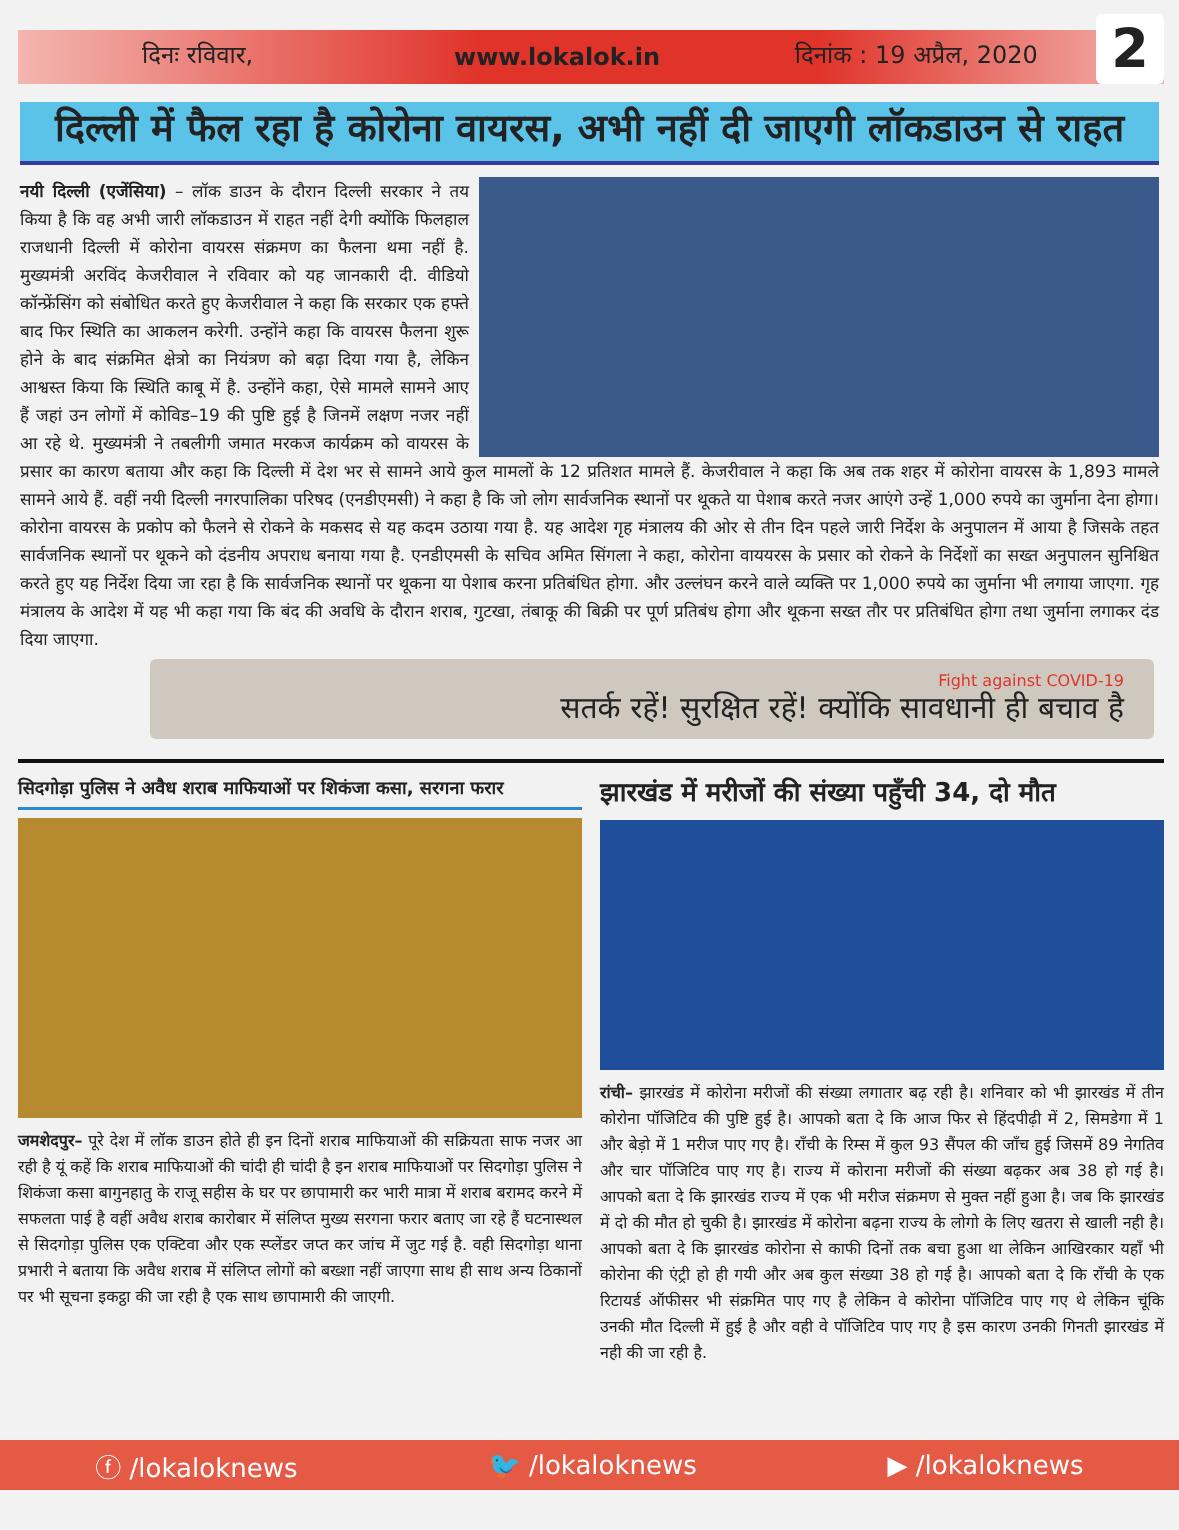दिनः रविवार, www.lokalok.in दिनांक : 19 अप्रैल, 2020
2
दिल्ली में फैल रहा है कोरोना वायरस, अभी नहीं दी जाएगी लॉकडाउन से राहत
नयी दिल्ली (एजेंसिया) – लॉक डाउन के दौरान दिल्ली सरकार ने तय किया है कि वह अभी जारी लॉकडाउन में राहत नहीं देगी क्योंकि फिलहाल राजधानी दिल्ली में कोरोना वायरस संक्रमण का फैलना थमा नहीं है. मुख्यमंत्री अरविंद केजरीवाल ने रविवार को यह जानकारी दी. वीडियो कॉन्फ्रेंसिंग को संबोधित करते हुए केजरीवाल ने कहा कि सरकार एक हफ्ते बाद फिर स्थिति का आकलन करेगी. उन्होंने कहा कि वायरस फैलना शुरू होने के बाद संक्रमित क्षेत्रो का नियंत्रण को बढ़ा दिया गया है, लेकिन आश्वस्त किया कि स्थिति काबू में है. उन्होंने कहा, ऐसे मामले सामने आए हैं जहां उन लोगों में कोविड–19 की पुष्टि हुई है जिनमें लक्षण नजर नहीं आ रहे थे. मुख्यमंत्री ने तबलीगी जमात मरकज कार्यक्रम को वायरस के प्रसार का कारण बताया और कहा कि दिल्ली में देश भर से सामने आये कुल मामलों के 12 प्रतिशत मामले हैं. केजरीवाल ने कहा कि अब तक शहर में कोरोना वायरस के 1,893 मामले सामने आये हैं. वहीं नयी दिल्ली नगरपालिका परिषद (एनडीएमसी) ने कहा है कि जो लोग सार्वजनिक स्थानों पर थूकते या पेशाब करते नजर आएंगे उन्हें 1,000 रुपये का जुर्माना देना होगा। कोरोना वायरस के प्रकोप को फैलने से रोकने के मकसद से यह कदम उठाया गया है. यह आदेश गृह मंत्रालय की ओर से तीन दिन पहले जारी निर्देश के अनुपालन में आया है जिसके तहत सार्वजनिक स्थानों पर थूकने को दंडनीय अपराध बनाया गया है. एनडीएमसी के सचिव अमित सिंगला ने कहा, कोरोना वाययरस के प्रसार को रोकने के निर्देशों का सख्त अनुपालन सुनिश्चित करते हुए यह निर्देश दिया जा रहा है कि सार्वजनिक स्थानों पर थूकना या पेशाब करना प्रतिबंधित होगा. और उल्लंघन करने वाले व्यक्ति पर 1,000 रुपये का जुर्माना भी लगाया जाएगा. गृह मंत्रालय के आदेश में यह भी कहा गया कि बंद की अवधि के दौरान शराब, गुटखा, तंबाकू की बिक्री पर पूर्ण प्रतिबंध होगा और थूकना सख्त तौर पर प्रतिबंधित होगा तथा जुर्माना लगाकर दंड दिया जाएगा.
Fight against COVID-19
सतर्क रहें! सुरक्षित रहें! क्योंकि सावधानी ही बचाव है
सिदगोड़ा पुलिस ने अवैध शराब माफियाओं पर शिकंजा कसा, सरगना फरार
जमशेदपुर– पूरे देश में लॉक डाउन होते ही इन दिनों शराब माफियाओं की सक्रियता साफ नजर आ रही है यूं कहें कि शराब माफियाओं की चांदी ही चांदी है इन शराब माफियाओं पर सिदगोड़ा पुलिस ने शिकंजा कसा बागुनहातु के राजू सहीस के घर पर छापामारी कर भारी मात्रा में शराब बरामद करने में सफलता पाई है वहीं अवैध शराब कारोबार में संलिप्त मुख्य सरगना फरार बताए जा रहे हैं घटनास्थल से सिदगोड़ा पुलिस एक एक्टिवा और एक स्प्लेंडर जप्त कर जांच में जुट गई है. वही सिदगोड़ा थाना प्रभारी ने बताया कि अवैध शराब में संलिप्त लोगों को बख्शा नहीं जाएगा साथ ही साथ अन्य ठिकानों पर भी सूचना इकट्ठा की जा रही है एक साथ छापामारी की जाएगी.
झारखंड में मरीजों की संख्या पहुँची 34, दो मौत
रांची– झारखंड में कोरोना मरीजों की संख्या लगातार बढ़ रही है। शनिवार को भी झारखंड में तीन कोरोना पॉजिटिव की पुष्टि हुई है। आपको बता दे कि आज फिर से हिंदपीढ़ी में 2, सिमडेगा में 1 और बेड़ो में 1 मरीज पाए गए है। राँची के रिम्स में कुल 93 सैंपल की जाँच हुई जिसमें 89 नेगतिव और चार पॉजिटिव पाए गए है। राज्य में कोराना मरीजों की संख्या बढ़कर अब 38 हो गई है। आपको बता दे कि झारखंड राज्य में एक भी मरीज संक्रमण से मुक्त नहीं हुआ है। जब कि झारखंड में दो की मौत हो चुकी है। झारखंड में कोरोना बढ़ना राज्य के लोगो के लिए खतरा से खाली नही है। आपको बता दे कि झारखंड कोरोना से काफी दिनों तक बचा हुआ था लेकिन आखिरकार यहाँ भी कोरोना की एंट्री हो ही गयी और अब कुल संख्या 38 हो गई है। आपको बता दे कि राँची के एक रिटायर्ड ऑफीसर भी संक्रमित पाए गए है लेकिन वे कोरोना पॉजिटिव पाए गए थे लेकिन चूंकि उनकी मौत दिल्ली में हुई है और वही वे पॉजिटिव पाए गए है इस कारण उनकी गिनती झारखंड में नही की जा रही है.
ⓕ /lokaloknews 🐦 /lokaloknews ▶ /lokaloknews